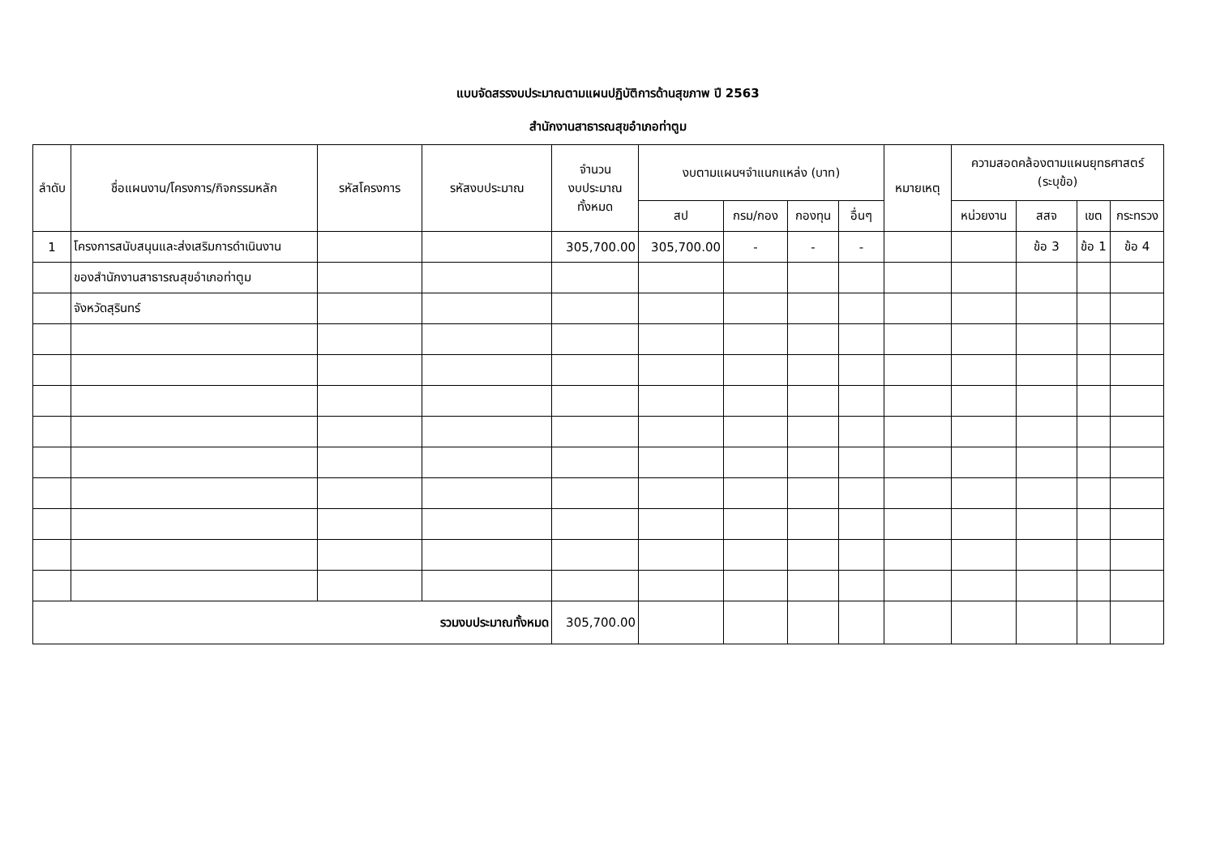แบบจัดสรรงบประมาณตามแผนปฏิบัติการด้านสุขภาพ ปี 2563
สำนักงานสาธารณสุขอำเภอท่าตูม
| ลำดับ | ชื่อแผนงาน/โครงการ/กิจกรรมหลัก | รหัสโครงการ | รหัสงบประมาณ | จำนวน งบประมาณ ทั้งหมด | งบตามแผนฯจำแนกแหล่ง (บาท) | | | | หมายเหตุ | ความสอดคล้องตามแผนยุทธศาสตร์ (ระบุข้อ) | | | |
| --- | --- | --- | --- | --- | --- | --- | --- | --- | --- | --- | --- | --- | --- |
| | | | | | สป | กรม/กอง | กองทุน | อื่นๆ | | หน่วยงาน | สสจ | เขต | กระทรวง |
| 1 | โครงการสนับสนุนและส่งเสริมการดำเนินงาน | | | 305,700.00 | 305,700.00 | - | - | - | | | ข้อ 3 | ข้อ 1 | ข้อ 4 |
| | ของสำนักงานสาธารณสุขอำเภอท่าตูม | | | | | | | | | | | | |
| | จังหวัดสุรินทร์ | | | | | | | | | | | | |
| รวมงบประมาณทั้งหมด | | | | 305,700.00 | | | | | | | | | |